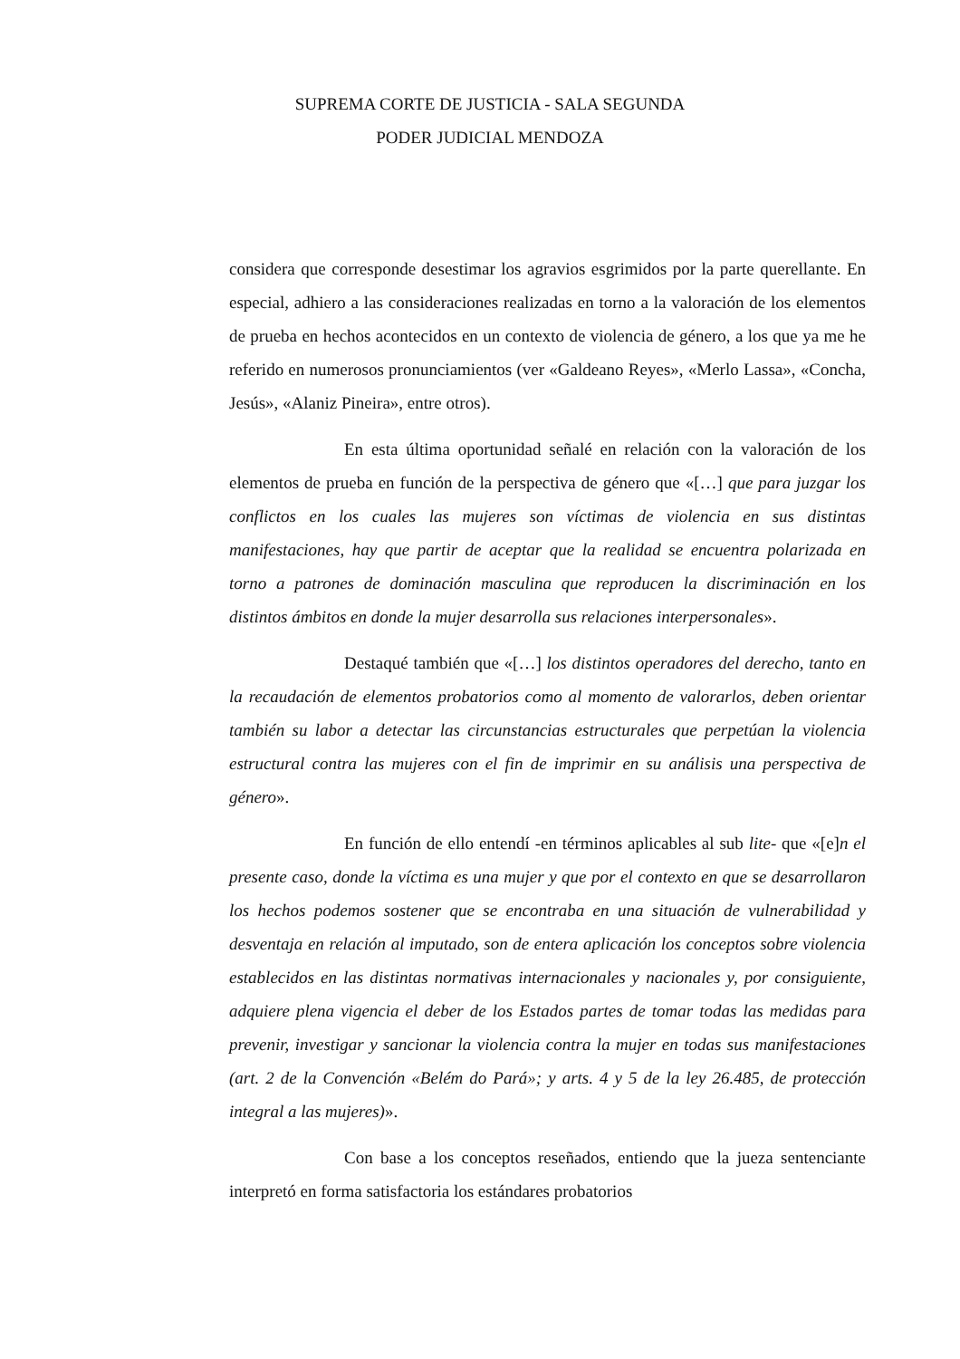SUPREMA CORTE DE JUSTICIA - SALA SEGUNDA
PODER JUDICIAL MENDOZA
considera que corresponde desestimar los agravios esgrimidos por la parte querellante. En especial, adhiero a las consideraciones realizadas en torno a la valoración de los elementos de prueba en hechos acontecidos en un contexto de violencia de género, a los que ya me he referido en numerosos pronunciamientos (ver «Galdeano Reyes», «Merlo Lassa», «Concha, Jesús», «Alaniz Pineira», entre otros).
En esta última oportunidad señalé en relación con la valoración de los elementos de prueba en función de la perspectiva de género que «[…] que para juzgar los conflictos en los cuales las mujeres son víctimas de violencia en sus distintas manifestaciones, hay que partir de aceptar que la realidad se encuentra polarizada en torno a patrones de dominación masculina que reproducen la discriminación en los distintos ámbitos en donde la mujer desarrolla sus relaciones interpersonales».
Destaqué también que «[…] los distintos operadores del derecho, tanto en la recaudación de elementos probatorios como al momento de valorarlos, deben orientar también su labor a detectar las circunstancias estructurales que perpetúan la violencia estructural contra las mujeres con el fin de imprimir en su análisis una perspectiva de género».
En función de ello entendí -en términos aplicables al sub lite- que «[e]n el presente caso, donde la víctima es una mujer y que por el contexto en que se desarrollaron los hechos podemos sostener que se encontraba en una situación de vulnerabilidad y desventaja en relación al imputado, son de entera aplicación los conceptos sobre violencia establecidos en las distintas normativas internacionales y nacionales y, por consiguiente, adquiere plena vigencia el deber de los Estados partes de tomar todas las medidas para prevenir, investigar y sancionar la violencia contra la mujer en todas sus manifestaciones (art. 2 de la Convención «Belém do Pará»; y arts. 4 y 5 de la ley 26.485, de protección integral a las mujeres)».
Con base a los conceptos reseñados, entiendo que la jueza sentenciante interpretó en forma satisfactoria los estándares probatorios